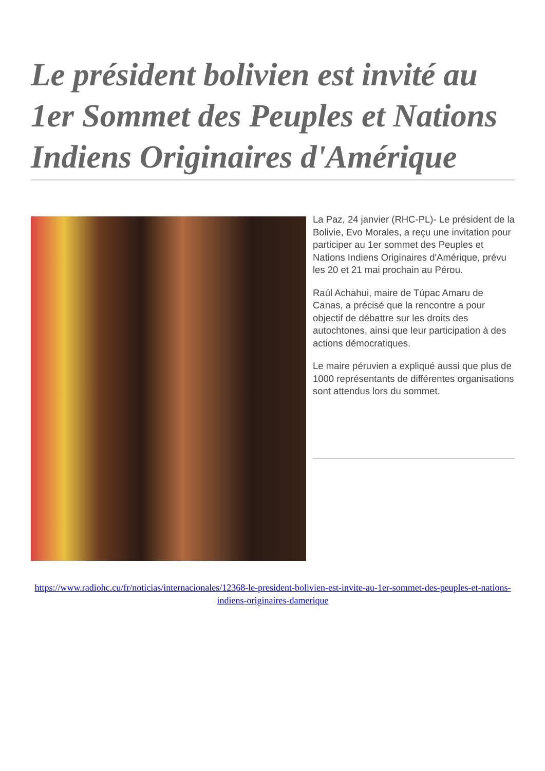Le président bolivien est invité au 1er Sommet des Peuples et Nations Indiens Originaires d'Amérique
La Paz, 24 janvier (RHC-PL)- Le président de la Bolivie, Evo Morales, a reçu une invitation pour participer au 1er sommet des Peuples et Nations Indiens Originaires d'Amérique, prévu les 20 et 21 mai prochain au Pérou.
Raúl Achahui, maire de Túpac Amaru de Canas, a précisé que la rencontre a pour objectif de débattre sur les droits des autochtones, ainsi que leur participation à des actions démocratiques.
Le maire péruvien a expliqué aussi que plus de 1000 représentants de différentes organisations sont attendus lors du sommet.
https://www.radiohc.cu/fr/noticias/internacionales/12368-le-president-bolivien-est-invite-au-1er-sommet-des-peuples-et-nations-indiens-originaires-damerique